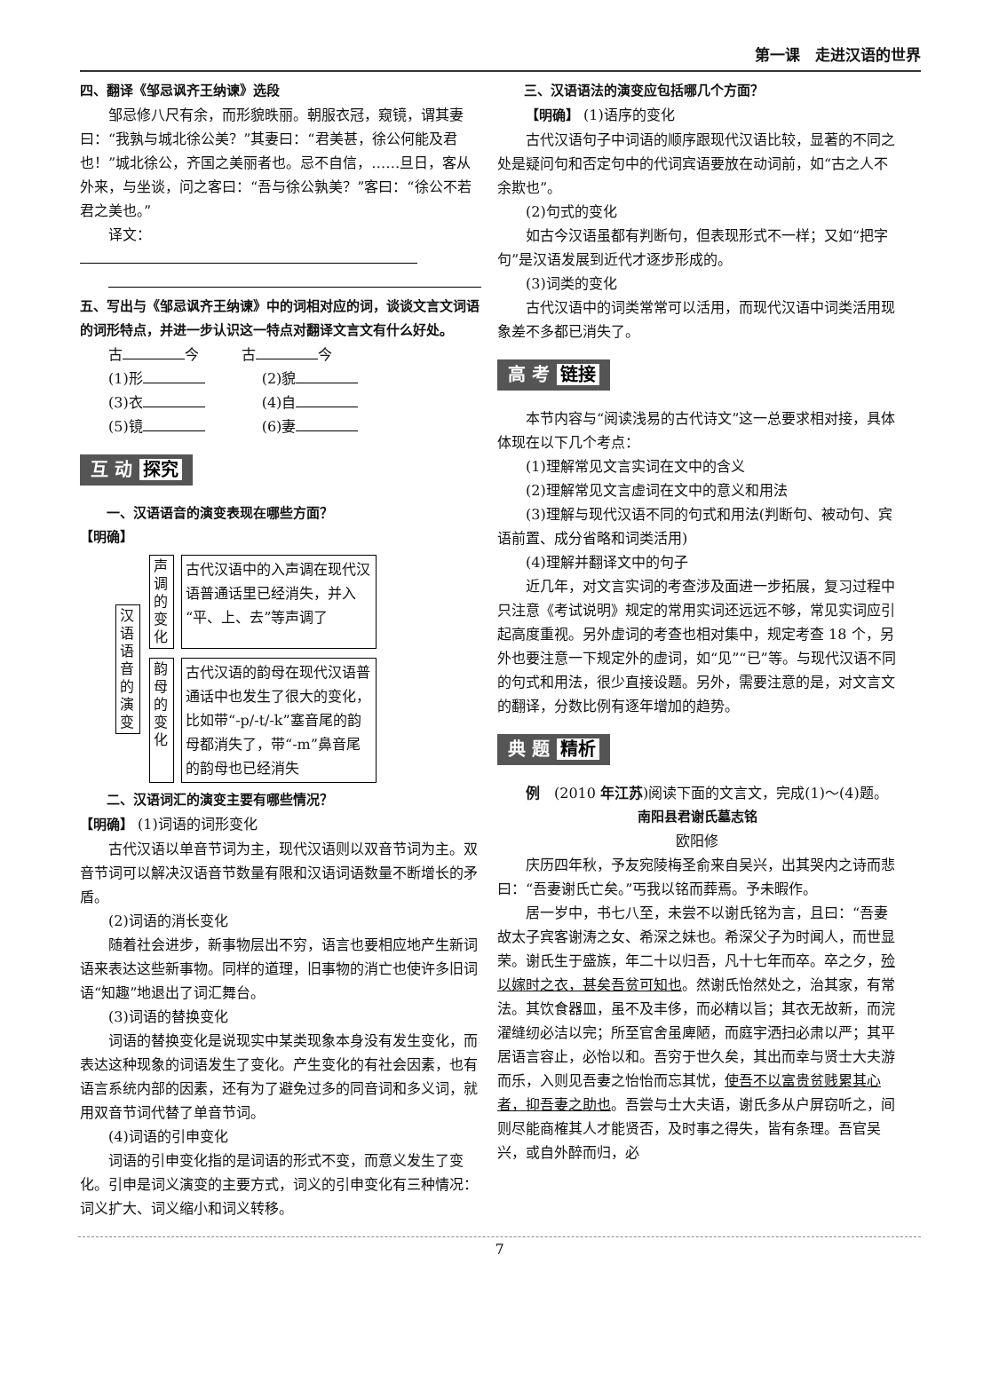第一课　走进汉语的世界
四、翻译《邹忌讽齐王纳谏》选段
邹忌修八尺有余，而形貌昳丽。朝服衣冠，窥镜，谓其妻曰：“我孰与城北徐公美？”其妻曰：“君美甚，徐公何能及君也！”城北徐公，齐国之美丽者也。忌不自信，……旦日，客从外来，与坐谈，问之客曰：“吾与徐公孰美？”客曰：“徐公不若君之美也。”
译文：
五、写出与《邹忌讽齐王纳谏》中的词相对应的词，谈谈文言文词语的词形特点，并进一步认识这一特点对翻译文言文有什么好处。
古 今　　　古 今
(1)形　　　　(2)貌
(3)衣　　　　(4)自
(5)镜　　　　(6)妻
互 动 探究
一、汉语语音的演变表现在哪些方面？
【明确】
汉语语音的演变
声调的变化
古代汉语中的入声调在现代汉语普通话里已经消失，并入“平、上、去”等声调了
韵母的变化
古代汉语的韵母在现代汉语普通话中也发生了很大的变化，比如带“-p/-t/-k”塞音尾的韵母都消失了，带“-m”鼻音尾的韵母也已经消失
二、汉语词汇的演变主要有哪些情况？
【明确】 (1)词语的词形变化
古代汉语以单音节词为主，现代汉语则以双音节词为主。双音节词可以解决汉语音节数量有限和汉语词语数量不断增长的矛盾。
(2)词语的消长变化
随着社会进步，新事物层出不穷，语言也要相应地产生新词语来表达这些新事物。同样的道理，旧事物的消亡也使许多旧词语“知趣”地退出了词汇舞台。
(3)词语的替换变化
词语的替换变化是说现实中某类现象本身没有发生变化，而表达这种现象的词语发生了变化。产生变化的有社会因素，也有语言系统内部的因素，还有为了避免过多的同音词和多义词，就用双音节词代替了单音节词。
(4)词语的引申变化
词语的引申变化指的是词语的形式不变，而意义发生了变化。引申是词义演变的主要方式，词义的引申变化有三种情况：词义扩大、词义缩小和词义转移。
三、汉语语法的演变应包括哪几个方面？
【明确】 (1)语序的变化
古代汉语句子中词语的顺序跟现代汉语比较，显著的不同之处是疑问句和否定句中的代词宾语要放在动词前，如“古之人不余欺也”。
(2)句式的变化
如古今汉语虽都有判断句，但表现形式不一样；又如“把字句”是汉语发展到近代才逐步形成的。
(3)词类的变化
古代汉语中的词类常常可以活用，而现代汉语中词类活用现象差不多都已消失了。
高 考 链接
本节内容与“阅读浅易的古代诗文”这一总要求相对接，具体体现在以下几个考点：
(1)理解常见文言实词在文中的含义
(2)理解常见文言虚词在文中的意义和用法
(3)理解与现代汉语不同的句式和用法(判断句、被动句、宾语前置、成分省略和词类活用)
(4)理解并翻译文中的句子
近几年，对文言实词的考查涉及面进一步拓展，复习过程中只注意《考试说明》规定的常用实词还远远不够，常见实词应引起高度重视。另外虚词的考查也相对集中，规定考查 18 个，另外也要注意一下规定外的虚词，如“见”“已”等。与现代汉语不同的句式和用法，很少直接设题。另外，需要注意的是，对文言文的翻译，分数比例有逐年增加的趋势。
典 题 精析
例　(2010 年江苏)阅读下面的文言文，完成(1)～(4)题。
南阳县君谢氏墓志铭
欧阳修
庆历四年秋，予友宛陵梅圣俞来自吴兴，出其哭内之诗而悲曰：“吾妻谢氏亡矣。”丐我以铭而葬焉。予未暇作。
居一岁中，书七八至，未尝不以谢氏铭为言，且曰：“吾妻故太子宾客谢涛之女、希深之妹也。希深父子为时闻人，而世显荣。谢氏生于盛族，年二十以归吾，凡十七年而卒。卒之夕，殓以嫁时之衣，甚矣吾贫可知也。然谢氏怡然处之，治其家，有常法。其饮食器皿，虽不及丰侈，而必精以旨；其衣无故新，而浣濯缝纫必洁以完；所至官舍虽庳陋，而庭宇洒扫必肃以严；其平居语言容止，必怡以和。吾穷于世久矣，其出而幸与贤士大夫游而乐，入则见吾妻之怡怡而忘其忧，使吾不以富贵贫贱累其心者，抑吾妻之助也。吾尝与士大夫语，谢氏多从户屏窃听之，间则尽能商榷其人才能贤否，及时事之得失，皆有条理。吾官吴兴，或自外醉而归，必
7